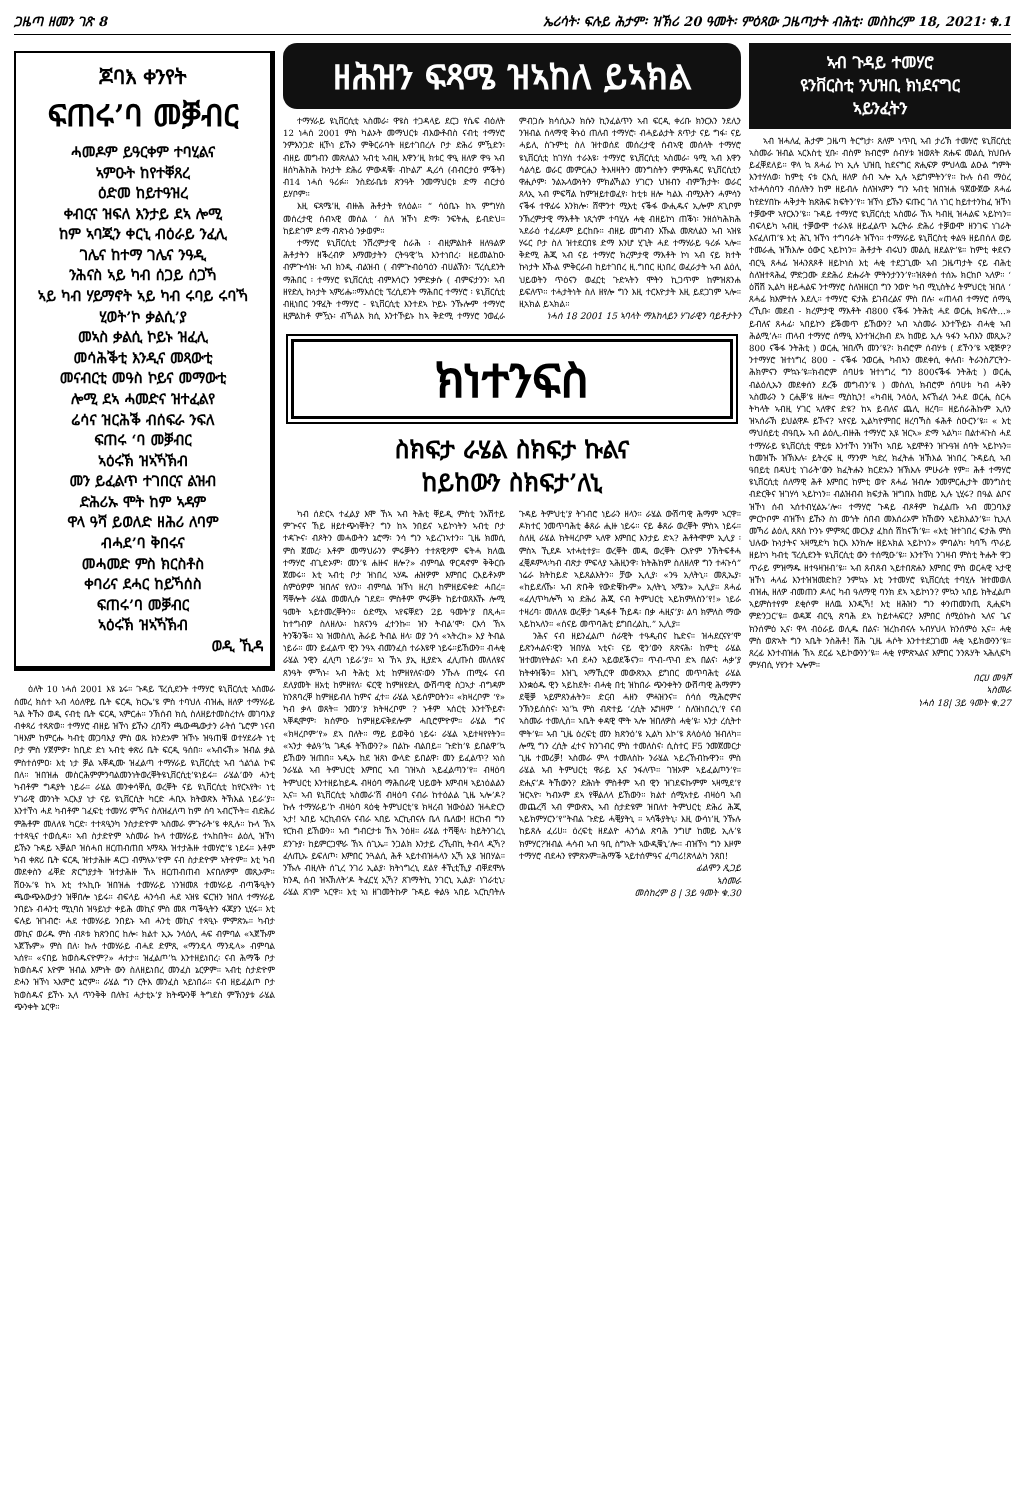ጋዜጣ ዘመን ገጽ 8 ኤሪሳት፡ ፍሉይ ሕታም፡ ዝኽሪ 20 ዓመት፡ ምዕጻው ጋዜጣታት ብሕቲ፡ መስከረም 18, 2021፡ ቁ.1
ጆባእ ቀንየት
ፍጠሩ’ባ መቓብር
ሓመዶም ይዓርቀም ተባሂልና
ኣምዑት ከየተቐጸረ
ዕድመ ከይተዓዝረ
ቀብርና ዝፍለ እንታይ ደኣ ሎሚ
ከም ኣባጂን ቀርኒ ብዕራይ ንፈሊ
ገሌና ከተማ ገሌና ንዓዲ
ንሕናስ ኣይ ካብ ሰጋይ ሰጋኻ
ኣይ ካብ ሃይማኖት ኣይ ካብ ሩባይ ሩባኻ
ሂወት’ኮ ቃልሲ’ያ
መኣስ ቃልሲ ኮይኑ ዝፈሊ
መሳሕቕቲ እንዲና መጻውቲ
መናብርቲ መዓስ ኮይና መማውቲ
ሎሚ ደኣ ሓመድና ዝተፈልየ
ሬሳና ዝርሕቕ ብሰፍራ ንፍለ
ፍጠሩ ‘ባ መቓብር
ኣዕሩኽ ዝኣኻኽብ
መን ይፈልጥ ተገበርና ልዝብ
ድሕሪኡ ሞት ከም ኣዳም
ዋላ ዓሻ ይወለድ ዘሕሪ ለባም
ብሓደ’ባ ቅበሩና
መሓመድ ምስ ክርስቶስ
ቀባሪና ደሓር ከይኻሰስ
ፍጠሩ’ባ መቓብር
ኣዕሩኽ ዝኣኻኽብ
ወዲ ኺዳ
ዕለት 10 ነሓሰ 2001 እዩ ኔሩ። ጉዳይ ፕረሲደንት ተማሃሮ ዩኒቨርሲቲ ኣስመራ ሰመረ ክሰተ ኣብ ላዕለዋይ ቤት ፍርዲ ክርኤ’ዩ ምስ ተባህለ ብዝሒ ዘለዎ ተማሃራይ ጓል ትኹን ወዲ ናብቲ ቤት ፍርዲ ኣምርሐ። ንኽሰብ ክሲ ስለዘይተመስረተሉ መገባእያ ብቀጻሪ ተጻጽወ። ተማሃሮ ብዘይ ዝኾነ ይኹን ረበሻን ጫውጫውታን ራትሰ ጌሮም ነናብ ገዛእም ከምርሑ ካብቲ መጋባእያ ምስ ወጹ ክንድኦም ዝኾኑ ዝዓጠቑ ወተሃደራት ነቲ ቦታ ምስ ሃጀምዎ፣ ከቢድ ድነ ኣብቲ ቀጽሪ ቤት ፍርዲ ዓሰበ። «ኣብሩኽ» ዝብል ቃል ምስተሰምዐ፡ እቲ ነታ ቓል ኣቐዲሙ ዝፈልጣ ተማሃራይ ዩኒቨርሲቲ ኣብ ጎልጎል ኮፍ በለ። ዝበዝሐ መስርሕምምንባልመንነትወረቐትዩኒቨርሲቲ’ዩነይሩ። ራሄል’ውን ሓንቲ ካብቶም ግዳያት ነይራ። ራሄል መንቀሳቐሲ ወረቐት ናይ ዩኒቨርሲቲ ከየርኣየት፡ ነቲ ሃገራዊ መንነት ኣርእያ ነታ ናይ ዩኒቨርሲት ካርድ ሓቢኣ ክትወጽእ ትኽእል ነይራ’ያ። እንተኾነ ሓደ ካብቶም ገፈፍቲ ተመሃሪ ምኻና ስለዝፈለጣ ከም ሰባ ኣብርኾት። ብድሕሪ ምሕቶም መለለዩ ካርድ፡ ተተጻዒንካ ንስታድዮም ኣስመራ ምጉራት’ዩ ቀጺሉ። ኩላ ኸኣ ተተጻዒና ተወሲዳ። ኣብ ስታድዮም ኣስመራ ኩላ ተመሃራይ ተኣከበት። ልዕሊ ዝኾነ ይኹን ጉዳይ ኣቓልቦ ዝሰሓበ ዘርጠብጠበ ኣማጻእ ዝተታሕዙ ተመሃሮ’ዩ ነይሩ። እቶም ካብ ቀጽሪ ቤት ፍርዲ ዝተታሕዙ ዳርጋ ብምሉኦ’ዮም ናብ ስታድዮም ኣትዮም። እቲ ካብ መደቀስን ፊቐድ ጽርግያታት ዝተታሕዙ ኸኣ ዘርጠብጠብ እናበለዎም መጺኦም። ሽዑኡ’ዩ ከኣ እቲ ተኣኪቡ ዝበዝሐ ተመሃራይ ነንዝመጸ ተመሃራይ ብጣቕዒትን ጫውጭእውታን ዝቐበሎ ነይሩ። ብፍላይ ሓንሳብ ሓደ ኣዝዩ ፍርዝን ዝበለ ተማሃራይ ንበይኑ ብሓንቲ ሚኒባስ ዝዓይነታ ቀይሕ መኪና ምስ መጸ ጣቕዒትን ፋጆያን ኒሂሩ። እቲ ፍሉይ ዝገብሮ፡ ሓደ ተመሃራይ ንበይኑ ኣብ ሓንቲ መኪና ተጻዒኑ ምምጽኡ። ካብታ መኪና ወሪዱ ምስ ብጾቱ ክጽንበር ከሎ፡ ክልተ ኢኡ ንላዕሊ ሓፍ ብምባል «ኣጀኹም ኣጀኹም» ምስ በለ፡ ኩሉ ተመሃራይ ብሓደ ድምጺ «ማንዴላ ማንዴላ» ብምባል ኣሰየ። «ናበይ ክወስዱናዮም?» ሓተታ። ዝፈልጦ’ኳ እንተዘይነበረ፡ ናብ ሕማቕ ቦታ ክወስዱና እዮም ዝብል እምነት ውን ስለዘይነበረ መንፈስ ኔርዎም። ኣብቲ ስታድዮም ድሓን ዝኾነ ኣእምሮ ኔሮም። ራሄል ግን ርትእ መንፈስ ኣይነበራ። ናብ ዘይፈልጦ ቦታ ክወስዱና ይኾኑ ኢላ ጥንቅቅ በለት፤ ሓታቲኦ’ያ ክትጭንቐ ትግደስ ምኽንያቱ ራሄል ጭንቀት ኔርዋ።
ዘሕዝን ፍጻሜ ዝኣከለ ይኣክል
ተማሃራይ ዩኒቨርሲቲ ኣስመራ፡ ዋዩስ ተጋዳላይ ደርጋ የሴፍ ብዕለት 12 ነሓሰ 2001 ምስ ካልኦት መማህርቱ ብእውቶብስ ናብቲ ተማሃሮ ንምእንጋድ ዚኾነ ይኹን ምቅርራባት ዘይተገበረሉ ቦታ ድሕሪ ምዃድን፡ ብዘይ መግብን መጽለልን ኣብቲ ኣብዚ እዋን’ዚ ክቱር ዋዒ ዘለዎ ዋዓ ኣብ ዘሰካሕክሕ ኩነታት ድሕሪ ምውዳቑ፡ ብኮልፖ ዲሪሳ (ብብርታዕ ምቕት) ብ14 ነሓሰ ዓሪፉ። ንስድራቤቱ ጽንዓት ንመማህርቱ ድማ ብርታዕ ይሃቦም።
እዚ ፍጻሜ’ዚ ብዙሕ ሕቶታት የለዕል። “ ሳዕቤኑ ከኣ ምግሃስ መሰረታዊ ሰብኣዊ መሰል ‘ ስለ ዝኾነ ድማ፡ ንፍትሒ ይብድህ። ከይድገም ድማ ብጽኑዕ ንቃወም።
ተማሃሮ ዩኒቨርሲቲ ንሽረምታዊ ስራሕ ፡ ብዚምልከቶ ዘለዓልዎ ሕቶታትን ዘቕረብዎ እማመታትን ርትዓዊ’ኳ እንተነበረ፡ ዘይመልከዑ ብምጕሳዝ፡ ኣብ ክንዲ ብልዝብ ( ብምጕብዕባዕን ብሀልኽን፡ ፕረሲደንት ማሕበር ፡ ተማሃሮ ዩኒቨርሲቲ ብምእሳርን ንምድቃሱ ( ብምፍታንን፡ ኣብ ዘየድሊ ኩነታት ኣምሪሑ።ማእሰርቲ ፕረሲደንት ማሕበር ተማሃሮ ፡ ዩኒቨርሲቲ ብዚነበር ንዋፈት ተማሃሮ - ዩኒቨርሲቲ እንተደኣ ኮይኑ ንኹሎም ተማሃሮ ዚምልከቶ ምዃኑ፡ ብኻልእ ክሲ እንተኾይኑ ከኣ ቅድሚ ተማሃሮ ንወፈራ ምብጋሱ ክሳሲኡን ክሱን ኪንፈልጥን ኣብ ፍርዲ ቀሪቡ ክንርእን ንደሊን ንዝብል ሰላማዊ ቅኑዕ ጠለብ ተማሃሮ፡ ብሓይልታት ጸጥታ ናይ ግፋ፡ ናይ ሓይሊ ስጉምቲ ስለ ዝተወሰደ መሰረታዊ ሰብኣዊ መሰላት ተማሃሮ ዩኒቨርሲቲ ከገሃሰ ተራእዩ፡ ተማሃሮ ዩኒቨርሲቲ ኣስመራ፡ ዓሚ ኣብ እዋን ሳልሳይ ወራር መምርሒን ትእዛዛትን መንግስትን ምምሕዳር ዩኒቨርሲቲን ዋሒሶም፡ ንልኡላውነትን ምክልኻልን ሃገርን ህዝብን ብምኽታት፡ ወራር ጸላኢ ኣብ ምፍሻል ከምዝይተወፈየ፡ ከቲቱ ዘሎ ካልእ ብሚእትን ሓምሳን ናቕፋ ተዋፊሩ እንክሎ፡ ሸሞንተ ሚእቲ ናቕፋ ውሒዱና ኢሎም ጸጊቦም ንኽረምታዊ ማእቶት ነጺጎም ተባሂሉ ሓቂ ብዘይኮነ ጠቕነ፡ ንዘሰካሕክሕ ኣደራዕ ተፈሪዶም ይርከቡ። ብዘይ መግብን እኹል መጽለልን ኣብ ኣዝዩ ሃሩር ቦታ ስለ ዝተደርበዩ ድማ እንሆ ሂጊት ሓደ ተማሃራይ ዓሪፉ ኣሎ። ቅድሚ ሕጂ ኣብ ናይ ተማሃሮ ክረምታዊ ማእቶት ኮነ ኣብ ናይ ክተት ኩነታት እኹል ምቅርራብ ከይተገበረ ዚ.ግበር ዚነበረ ወፈራታት ኣብ ልዕሊ ህይወትን ጥዕናን ወፈርቲ ጉድኣትን ሞትን ኪጋጥም ከምዝጸንሐ ይፍለጥ። ተሓታትነት ስለ ዘየሎ ግን እዚ ተርእዮታት እዚ ይደጋገም ኣሎ። ዚኣክል ይኣክል።
ነሓሰ 18 2001 15 ኣባላት ማእከላይን ሃገራዊን ባይቶታትን
ክነተንፍስ
ስክፍታ ራሄል ስክፍታ ኩልና
ከይከውን ስክፍታ’ለኒ
ካብ ሰድርኣ ተፈልያ እሞ ኸኣ ኣብ ትሕቲ ቐይዲ ምስቲ ንእሽተይ ምጒናና ኸይ ዘይተጭነቐት? ግን ከኣ ንበይና ኣይኮነትን ኣብቲ ቦታ ተዳጒና፡ ብጾትን መሓውትን ኔሮማ፡ ንሳ ግን ኣይረገኣተን። ጊዜ ክመሲ ምስ ጀመረ፡ እቶም መማህራንን ምሩቓትን ተተጸዊዖም ፍትሓ ክለዉ ተማሃሮ ብጊድኦም፡ መን’ዩ ሐዙና ዘሎ?» ብምባል ዋርዳኖም ቅቅርቡ ጀመሩ። እቲ ኣብቲ ቦታ ዝነበረ ኣሃዱ ሐዝዎም እምበር ርእይቶኦም ስምዕዎም ዝበለና የለን። ብምባል ዝኾነ ዘረባ ከምዘይፍቀድ ሓበረ። ሻቐሎት ራሄል መመሊሱ ገደደ። ምስቶም ምሩቓት ከይተወጸእኹ ሎሚ ዓመት ኣይተመረቐትን። ዕድሚኣ ኣየፍቐደን 2ይ ዓመት’ያ በጺሓ። ከተግብዎ ስለዘለኦ፡ ከጸናንዓ ፈተንኩ። ዝን ትብል’ሞ፡ ርእሳ ኸኣ ትንቕንቕ። ኣነ ዝመስለኒ ሕራይ ትብል ዘላ፡ ወያ ንሳ «ኣትረከ» እያ ትብል ነይራ። መን ይፈልጥ ዊን ንዓኣ ብመንፈስ ተራእዩዋ ነይሩ።ይኸውን። ብሓቂ ራሄል ንዊን ፈሊጣ ነይራ’ያ። ኣነ ኸኣ ያኢ ዚያድኣ ፈሊጡስ መለለዩና ጸንዓት ምኻኑ፡ ኣብ ትሕቲ እቲ ከምዘየለና፡ውን ንኹሉ ጠሚሩ ናብ ደለያመት ዘአቲ ከምዘየለ፡ ፍርዊ ከምዘየድሊ ውሽጣዊ ስጋኣታ ብግዳም ክንጸባረቐ ከምዘይብለ ከምና ፈተ። ራሄል ኣይሰምዐትን። «ክዛረቦም ‘የ» ካብ ቃላ ወጸት። ንመን’ያ ክትዛረቦም ? ኑቶም ኣሰርቲ እንተኾይኖ፡ ኣቐዲሞም፡ ክሰምዑ ከምዘይፍቅደሎም ሓቢሮምዮም። ራሄል ግና «ክዛረቦም’የ» ደኣ በለት። ማይ ይወቅዕ ነይሩ፡ ራሄል ኣይተዛየየትን። «ኣንታ ቀልዓ’ኳ ገዲፋ ትኸውን?» በልኩ ብልበይ። ጉድከ’ዩ ይበልዋ’ኳ ይኸውን ዝጠበ። ኣዲኡ ከደ ዝጸነ ውላድ ይበልዋ፡ መን ይፈልጥ? ኣነስ ንራሄል ኣብ ትምህርቲ እምበር ኣብ ገዝኣስ ኣይፈልጣን’የ። ብዛዕባ ትምህርቲ እንተዘይከይዱ ብዛዕባ ማሕበራዊ ህይወት እምብዛ ኣይነዕልልን ኢና። ኣብ ዩኒቨርሲቲ ኣስመራ’ሽ ብዛዕባ ናብራ ከተዕልል ጊዜ ኣሎ’ዶ? ኩሉ ተማሃራይ’ኮ ብዛዕባ ጻዕቂ ትምህርቲ’ዩ ክዛረብ ዝውዕልን ዝሓድርን ኣታ! ኣበይ ኣርኪብናሉ ናብራ ኣበይ ኣርኪብናሉ ቤላ ቤለው! ዘርከብ ግን የርክብ ይኸውን። ኣብ ግብርታቱ ኸኣ ንዕዘ። ራሄል ተሻቒላ፡ ከይትንገረኒ ደንጉያ፡ ከይምርጋሞራ ኸኣ ሰጊኤ። ንጋልክ እንታይ ረኺብኪ ትብላ ዲኻ? ፈላጢኡ ይፍለጦ፡ እምበር ንጓልሲ ሕቶ ኣይተብዝሓላን ኢኻ ኢዩ ዝበሃል። ንኹሉ ብዚላት ሰጊረ ንገሪ ኢልያ፡ ክትነግረኒ ደልየ ቶኺቲኺያ ብቐደሞሉ ክንዲ ሰብ ዝኣኽለት’ዶ ትፈርሂ ኢኻ? ጸገማትኪ ንገርኒ ኢልያ፡ ነገራቲኒ፡ ራሄል ጸገም ኣርዋ። እቲ ኣነ ዘገመትኩዎ ጉዳይ ቀልዓ ኣበይ ኣርኪባትሉ ጉዳይ ትምህቲ’ያ ትገብሮ ነይራን ዘላን። ራሄል ውሽጣዊ ሕማም ኣርዋ። ዶክተር ንመጥባሕቲ ቆጸራ ሒዙ ነይሩ። ናይ ቆጸራ ወረቐት ምስኣ ነይሩ። ስለዚ ራሄል ክትዛረቦም ኣለዋ እምበር እንታይ ድኣ? ሕቶትሞም ኢሊያ ፡ ምስኣ ኺደዶ ኣተሓቲተያ። ወረቐት መዲ ወረቐት ርእዮም ንኽትፍቶሓ ፈቒዶምላ፡ካብ ብጽታ ምፍላያ ኣሕዚንዋ፡ ክትሕክም ስለዘለዋ ግን ተሓጉሳ” ነሬራ ክትከይድ ኣይጸልእትን። ቻው ኢሊያ፡ «ንዓ ኢላትኒ። መጺኤያ፡ «ከይደለኹ፡ ኣብ ጽቡቅ የውድቑኩም» ኢላትኒ ኣሜን» ኢሊያ። ጸሓፊ «ፈሊጥካሎኻ ኣነ ድሕሪ ሕጂ ናብ ትምህርቲ ኣይክምለስን’የ!» ነይራ ተዛሪባ፡ መለለዩ ወረቐታ ገዲፋቶ ኸይዳ፡ በቃ ሓዚና’ያ፡ ልባ ክምለስ ማው ኣይከኣለን። «ሰናይ መጥባሕቲ ይግበረልኪ.” ኢሊያ።
ንሕና ናብ ዘይንፈልጦ ሰራዊት ተዓዲብና ኬድና። ዝሓደርናየ’ሞ ይጽንሓልና፡ዊን ዝበሃል ኣቲና፡ ናይ ዊን’ውን ጸጽናሕ፡ ከምቲ ራሄል ዝተመነየትልና፡ ኣብ ደሓን ኣይወደቕናን። ጥብ-ጥብ ድኣ በልና፡ ሓቃ’ያ ክትቀዝቕን። እዝጊ ኣማኺርዋ መውጽኢኣ ይግበር መጥባሕቲ ራሄል እንቋዕዱ ዊን ኣይከደት፡ ብሓቂ በቲ ዝከበራ ጭንቀትን ውሽጣዊ ሕማምን ደቒቓ ኣይምጸንሐትን። ድርብ ሓዘን ምሓዝንና። ሰሳሰ ሚሕሮምና ንኽንይሰስና፡ ኣነ’ኳ ምስ ብጽተይ ‘ረሲት ኤግዛም ‘ ስለዝነበረኒ’የ ናብ ኣስመራ ተመሊሰ። ኣቤት ቀዳዊ ሞት ኣሎ ዝበለዎስ ሓቂ’ዩ፡ ኣንታ ረሲትተ ሞት’ዩ። ኣብ ጊዜ ዕረፍቲ መን ክጽንዕ’ዩ ኢልካ እኮ’ዩ ጸላዕላዕ ዝብለካ። ሎሚ ግን ረሲት ፈተና ክንገብር ምስ ተመለስና፡ ሲስተር F5 ንመጀመርታ ጊዜ ተመሪቓ! ኣስመራ ምላ ተመለስኩ ንራሄል ኣይረኸብኩዋን። ምስ ራሄል ኣብ ትምህርቲ ዋራይ ኢና ንፋለጥ። ገዝኦም ኣይፈልጦን’የ። ድሒና’ዶ ትኸውን? ድሕነት ምስቶም ኣብ ዊን ዝገደፍኩምም ኣዛሚደ’የ ዝርኣዮ፡ ካብኦም ደኣ የቐልለላ ይኸውን። ክልተ ሰሚኣተይ ብዛዕባ ኣብ መጨረሻ ኣብ ምውጽኢ ኣብ ስታድዩም ዝበለተ ትምህርቲ ድሕሪ ሕጂ ኣይክምሃርን’የ”ትብል ጉድይ ሓቒያትኒ ። ኣሳቕያትኒ፡ እዚ ውሳነ’ዚ ንኹሉ ከይጸሉ ፈሪሀ። ዕረፍቲ ዘደልዮ ሓንጎል ጽባሕ ንግሆ ከመይ ኢሉ’ዩ ክምሃር?ዝብል ሓሳብ ኣብ ዓቢ ስግኣት ኣውዲቑኒ’ሎ። ብዝኾነ ግን እዞም ተማሃሮ ብደሓን የምጽኦም።ሕማቕ ኣይተሰምዓና ፈጣሪ!ጽላልካ ንጸበ!
ፊልሞን ጺጋይ
ኣስመራ
መስከረም 8 | 3ይ ዓመት ቁ.30
ኣብ ጉዳይ ተመሃሮ
ዩንቨርስቲ ንህዝቢ ክነደናግር
ኣይንፈትን
ኣብ ዝሓለፈ ሕታም ጋዜጣ ትርግታ፡ ጸለም ነጥቢ ኣብ ታሪኽ ተመሃሮ ዩኒቨርሲቲ ኣስመራ ዝብል ኣርእስቲ ሂቡ፡ ብስም ክብሮም ሰብሃቱ ዝወጸት ጽሑፍ መልሲ ክህቡሉ ይፈቐደለይ። ዋላ ኳ ጸሓፊ ኮነ ኢሉ ህዝቢ ከደናግር ጽሒፍዎ ምህላዉ ልዑል ግምት እንተሃለወ፡ ከምቲ ናቱ ርእሲ ዘለዎ ሰብ ኣሎ ኢሉ ኣይግምትን’የ። ኩሉ ሰብ ማዕረ ኣተሓሳስባን ብሰለትን ከም ዘይብሉ ስለዝኣምን ግን ኣብቲ ዝበዝሐ ዓጀውጀው ጸሓፊ ከየድሃበኩ ሓቅታት ክጽሕፍ ክፍትን’የ። ዝኾነ ይኹን ፍጡር ገለ ነገር ከይተተንከፈ ዝኾነ ተቓውሞ ኣየርእን’ዩ። ጉዳይ ተማሃሮ ዩኒቨርሲቲ ኣስመራ ኸኣ ካብዚ ዝሓልፍ ኣይኮነን። ብፍላይካ ኣብዚ ተቓውሞ ተራእዩ ዘይፈልጥ ኤርትራ ድሕሪ ተቓውሞ ዘንገፍ ነገራት እናፈለጠ’ዩ እቲ ሕጊ ዝኾነ ተግባራት ዝኾነ። ተማሃራይ ዩኒቨርስቲ ቀልዓ ዘይበሰለ ወይ ተመራሒ ዝኽእሎ ዕውር ኣይኮነን። ሕቶታት ብሩህን መልሲ ዘደልዮ’ዩ። ከምቲ ቀደናን ብርዒ ጸሓፊ ዝሓንጸጾቶ ዘይኮነስ እቲ ሓቂ ተደጋጊሙ ኣብ ጋዜጣታት ናይ ብሕቲ ስለዝተጻሕፈ ምድጋሙ ደድሕሪ ድሑራት ምትንታንን’የ።ዝጸቀሰ ተሰኡ ክርከቦ ኣለዎ። ‘ ዕሸሽ ኢልካ ዘይሓልፍ ንተማሃሮ ስለዝዘርበ ግን ንወዮ ካብ ሚኒስትሪ ትምህርቲ ዝበለ ‘ ጸሓፊ ክእምተሉ እደሊ። ተማሃሮ ፍታሕ ይገብረልና ምስ በሉ፡ «ጠላብ ተማሃሮ ሰማዒ ረኺቡ፡ መደብ - ክረምታዊ ማእቶት ብ800 ናቕፋ ንትሕቲ ሓደ ወርሒ ክፍለት...» ይብለና ጸሓፊ፡ ኣበይኮን ይቕመጥ ይኸውን? ኣብ ኣስመራ እንተኾይኑ ብሓቂ ኣብ ሕልሚ’ሉ። ጠላብ ተማሃሮ ሰማዒ እንተዝረክብ ደኣ ከመይ ኢሉ ዓፋን ኣብእን መጺኡ?800 ናቕፋ ንትሕቲ ) ወርሒ ዝበለኻ መን’ዩ?፡ ክብሮም ሰብሃቱ ( ደኾን’ዩ ኣዊጅዎ? ንተማሃሮ ዝተነግረ 800 - ናቕፋ ንወርሒ ካብኣን መደቀሲ ቀለብ፡ ትራንስፖርትን-ሕክምናን ምኳኑ’ዩ።ክብሮም ሰባሀቱ ዝተነግረ ግን 800ናቕፋ ንትሕቲ ) ወርሒ ብልዕሊኡን መደቀሰን ደረቕ መግብን’ዩ ) መስለኒ ክብሮም ሰባሀቱ ካብ ሓቅን ኣስመራን ን ርሒቐ’ዩ ዘሎ። ሚስኪን! «ካብዚ ንላዕሊ እናኸፈላ ንሓደ ወርሒ ስርሓ ትካላት ኣብዚ ሃገር ኣለዋና ድዩ? ከኣ ይብለና ጨሊ ዘረባ። ዘይሰራሕኩም ኢለን ዝኣሰራኽ ይህልዋዶ ይኾና? ኣየናይ ኢልካዮምበር ዘረባኻስ ፋሕቶ ስዑርን’ዩ። « እቲ ማህሰይቲ ብዓቢኡ ኣብ ልዕሊ.ብዙሕ ተማሃሮ ኢዩ ዝርኣ» ድማ ኣልካ። በልተሓጉስ ሓደ ተማሃራይ ዩኒቨርሲቲ ሞይቱ እንተኾነ ንዝኾነ ኣበይ ኣይሞቶን ዝጉዓዝ ሰባት ኣይኮኑን። ከመዝኹ ዝኽእሉ፡ ይትረፍ ዚ ማንም ካድረ ክፈትሐ ዝኽእል ዝነበረ ጉዳይሲ ኣብ ዓበይቲ በዳህቲ ነገራት’ውን ክፈትሑን ክርድኡን ዝኽእሉ ምሁራት የም። ሕቶ ተማሃሮ ዩኒቨርሲቲ ሰለማዊ ሕቶ እምበር ከምቲ ወዮ ጸሓፊ ዝብሎ ንመምርሒታት መንግስቲ ብድርቅና ዝገሃሳ ኣይኮነን። ብልዝብብ ክፍታሕ ዝግበእ ከመይ ኢሉ ኒሂሩ? በዓል ልቦና ዝኾነ ሰብ ኣሰተብሂልኡ’ሎ። ተማሃሮ ጉዳይ ብጾቶም ክፈልጡ ኣብ መጋባእያ ምርኮቦም ብዝኾነ ይኹን ስነ መጎት ሰበብ መእሰሪኦም ክኸውን ኣይክእልን’ዩ። ኪኢላ መኻሪ ልዕሊ ጸጸሰ ኮንኑ ምምጻር መርእያ ፈከሰ ሽከናኽ’ዩ። «እቲ ዝተገበረ ፍታሕ ምስ ህሉው ኩነታትና ኣዛሚድካ ክርእ እንክሎ ዘይኣክል ኣይኮነን» ምባልካ፡ ካባኻ ጥራይ ዘይኮነ ካብቲ ፕረሲደንት ዩኒቨርሲቲ ውን ተሰሚዑ’ዩ። እንተኾነ ንገዛብ ምስቲ ትሑት ዋጋ ጥራይ ምዝማዱ ዘተዓዛዝብ’ዩ። ኣብ ጸብጸብ ኣይተበጽሐን እምበር ምስ ወርሓዊ ኣታዊ ዝኾነ ሓላፊ እንተዝዝመድከ? ንምኳኑ እቲ ንተመሃሮ ዩኒቨርሲቲ ተባሂሉ ዝተመወለ ብዝሒ ዘለዎ ብመጠን ዶላር ካብ ዓለማዊ ባንክ ደኣ ኣይኮነን? ምኳን ኣበይ ክትፈልጦ ኣይምስተየም ደቂሶም ዘለዉ እንዲኻ! እቲ ዘሕዝን ግን ቀንጠመንጢ ጺሒፍካ ምድንጋር’ዩ። ወዳጆ ብርዒ ጽባሕ ደኣ ከይተሓፍር? እምበር ሰሚዕኩስ ኣለና ጌና ክንሰምዕ ኢና፡ ዋላ ብዕራይ ወሊዱ በልና፡ ዝረከብናሉ ኣብሃህላ ክንሰምዕ ኢና። ሓቂ ምስ ወጽኣት ግን ኣቤት ንስሕቶ! ሽሕ ጊዜ ሓሶት እንተተደጋገመ ሓቂ ኣይክውንን’ዩ። ጸረፊ እንተብዝሐ ኸኣ ደርፊ ኣይኮውንን’ዩ። ሓቂ የምጽኣልና እምበር ንንጹሃት ኣሕሊፍካ ምሃብሲ ሃየንተ ኣሎም።
በርሀ መዓሾ
ኣስመራ
ነሓሰ 18| 3ይ ዓመት ቁ.27